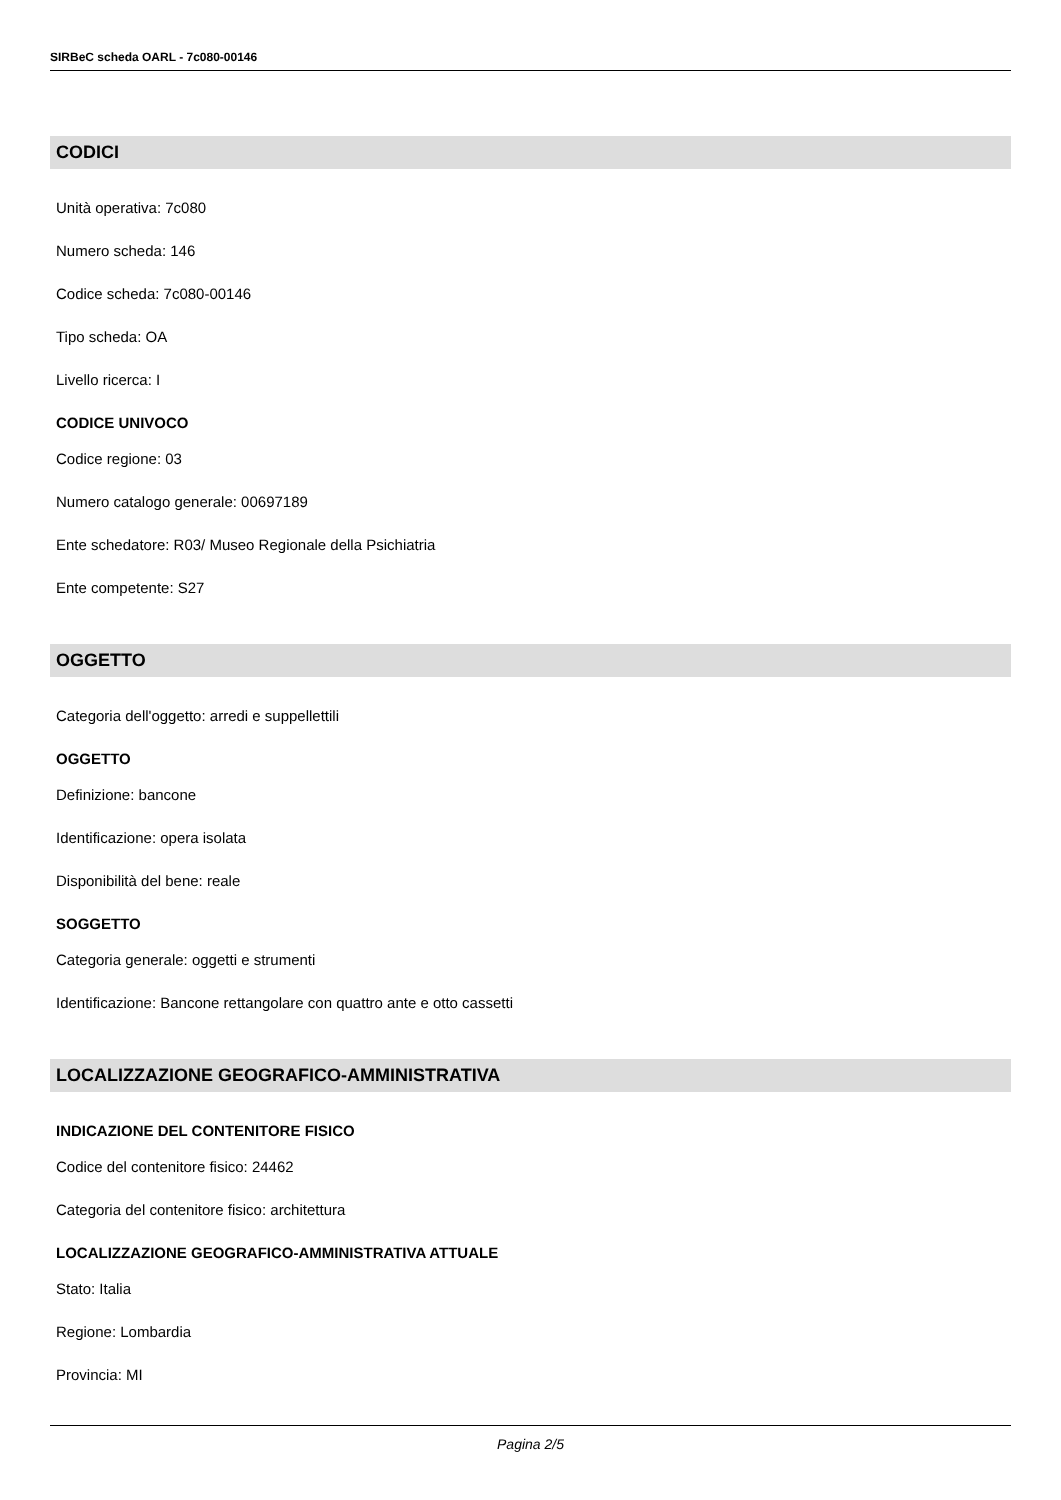SIRBeC scheda OARL - 7c080-00146
CODICI
Unità operativa: 7c080
Numero scheda: 146
Codice scheda: 7c080-00146
Tipo scheda: OA
Livello ricerca: I
CODICE UNIVOCO
Codice regione: 03
Numero catalogo generale: 00697189
Ente schedatore: R03/ Museo Regionale della Psichiatria
Ente competente: S27
OGGETTO
Categoria dell'oggetto: arredi e suppellettili
OGGETTO
Definizione: bancone
Identificazione: opera isolata
Disponibilità del bene: reale
SOGGETTO
Categoria generale: oggetti e strumenti
Identificazione: Bancone rettangolare con quattro ante e otto cassetti
LOCALIZZAZIONE GEOGRAFICO-AMMINISTRATIVA
INDICAZIONE DEL CONTENITORE FISICO
Codice del contenitore fisico: 24462
Categoria del contenitore fisico: architettura
LOCALIZZAZIONE GEOGRAFICO-AMMINISTRATIVA ATTUALE
Stato: Italia
Regione: Lombardia
Provincia: MI
Pagina 2/5